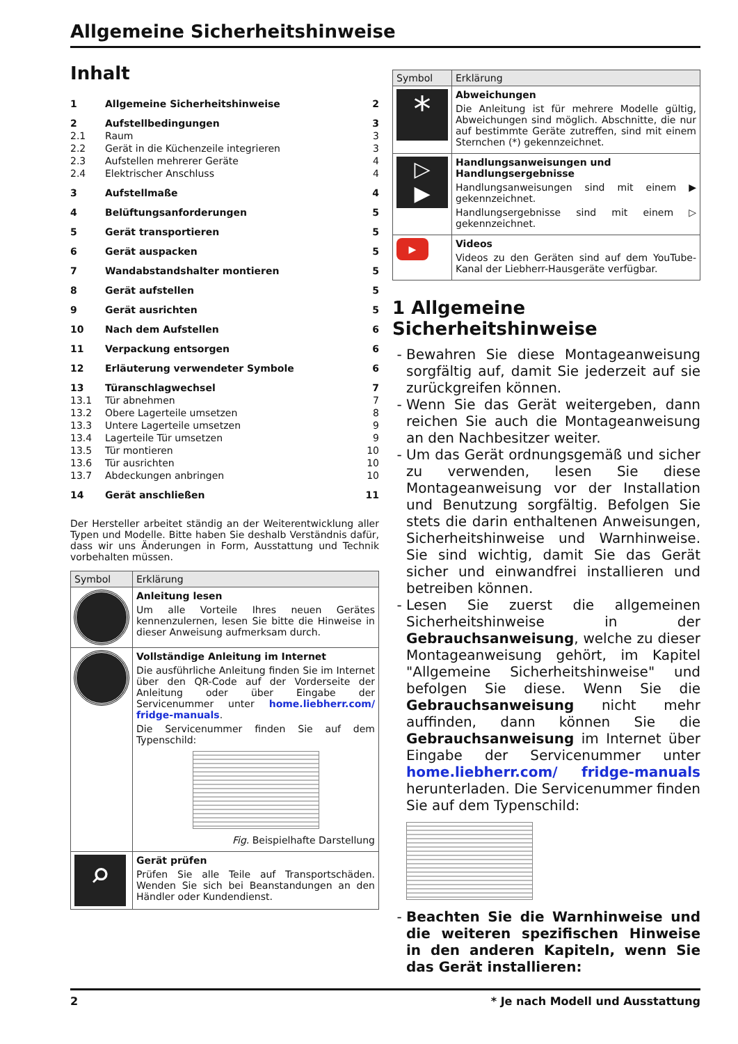Allgemeine Sicherheitshinweise
Inhalt
| 1 | Allgemeine Sicherheitshinweise | 2 |
| 2 | Aufstellbedingungen | 3 |
| 2.1 | Raum | 3 |
| 2.2 | Gerät in die Küchenzeile integrieren | 3 |
| 2.3 | Aufstellen mehrerer Geräte | 4 |
| 2.4 | Elektrischer Anschluss | 4 |
| 3 | Aufstellmaße | 4 |
| 4 | Belüftungsanforderungen | 5 |
| 5 | Gerät transportieren | 5 |
| 6 | Gerät auspacken | 5 |
| 7 | Wandabstandshalter montieren | 5 |
| 8 | Gerät aufstellen | 5 |
| 9 | Gerät ausrichten | 5 |
| 10 | Nach dem Aufstellen | 6 |
| 11 | Verpackung entsorgen | 6 |
| 12 | Erläuterung verwendeter Symbole | 6 |
| 13 | Türanschlagwechsel | 7 |
| 13.1 | Tür abnehmen | 7 |
| 13.2 | Obere Lagerteile umsetzen | 8 |
| 13.3 | Untere Lagerteile umsetzen | 9 |
| 13.4 | Lagerteile Tür umsetzen | 9 |
| 13.5 | Tür montieren | 10 |
| 13.6 | Tür ausrichten | 10 |
| 13.7 | Abdeckungen anbringen | 10 |
| 14 | Gerät anschließen | 11 |
Der Hersteller arbeitet ständig an der Weiterentwicklung aller Typen und Modelle. Bitte haben Sie deshalb Verständnis dafür, dass wir uns Änderungen in Form, Ausstattung und Technik vorbehalten müssen.
| Symbol | Erklärung |
| --- | --- |
| | Anleitung lesen Um alle Vorteile Ihres neuen Gerätes kennenzulernen, lesen Sie bitte die Hinweise in dieser Anweisung aufmerksam durch. |
| | Vollständige Anleitung im Internet Die ausführliche Anleitung finden Sie im Internet über den QR-Code auf der Vorderseite der Anleitung oder über Eingabe der Servicenummer unter home.liebherr.com/ fridge-manuals . Die Servicenummer finden Sie auf dem Typenschild: Fig. Beispielhafte Darstellung |
| ⌕ | Gerät prüfen Prüfen Sie alle Teile auf Transportschäden. Wenden Sie sich bei Beanstandungen an den Händler oder Kundendienst. |
| Symbol | Erklärung |
| --- | --- |
| * | Abweichungen Die Anleitung ist für mehrere Modelle gültig, Abweichungen sind möglich. Abschnitte, die nur auf bestimmte Geräte zutreffen, sind mit einem Sternchen (*) gekennzeichnet. |
| ▷ ▶ | Handlungsanweisungen und Handlungsergebnisse Handlungsanweisungen sind mit einem ▶ gekennzeichnet. Handlungsergebnisse sind mit einem ▷ gekennzeichnet. |
| ▶ | Videos Videos zu den Geräten sind auf dem YouTube-Kanal der Liebherr-Hausgeräte verfügbar. |
1 Allgemeine Sicherheitshinweise
Bewahren Sie diese Montageanweisung sorgfältig auf, damit Sie jederzeit auf sie zurückgreifen können.
Wenn Sie das Gerät weitergeben, dann reichen Sie auch die Montageanweisung an den Nachbesitzer weiter.
Um das Gerät ordnungsgemäß und sicher zu verwenden, lesen Sie diese Montageanweisung vor der Installation und Benutzung sorgfältig. Befolgen Sie stets die darin enthaltenen Anweisungen, Sicherheitshinweise und Warnhinweise. Sie sind wichtig, damit Sie das Gerät sicher und einwandfrei installieren und betreiben können.
Lesen Sie zuerst die allgemeinen Sicherheitshinweise in der Gebrauchsanweisung, welche zu dieser Montageanweisung gehört, im Kapitel "Allgemeine Sicherheitshinweise" und befolgen Sie diese. Wenn Sie die Gebrauchsanweisung nicht mehr auffinden, dann können Sie die Gebrauchsanweisung im Internet über Eingabe der Servicenummer unter home.liebherr.com/ fridge-manuals herunterladen. Die Servicenummer finden Sie auf dem Typenschild:
Beachten Sie die Warnhinweise und die weiteren spezifischen Hinweise in den anderen Kapiteln, wenn Sie das Gerät installieren:
2 * Je nach Modell und Ausstattung